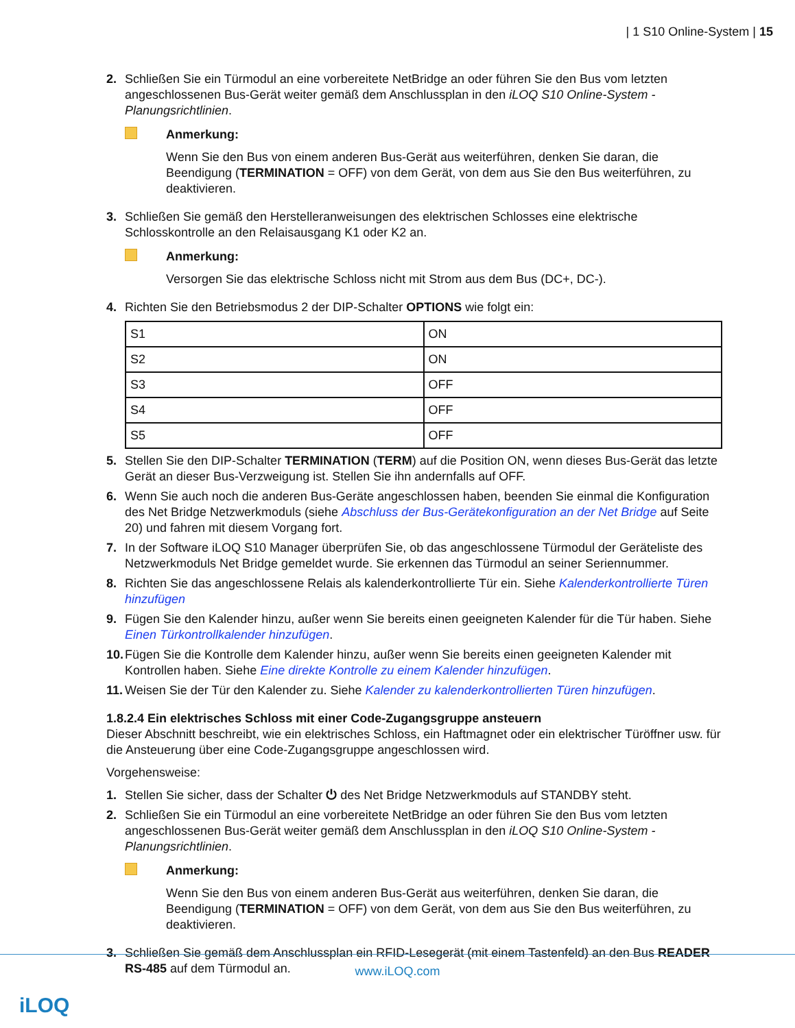| 1 S10 Online-System | 15
2. Schließen Sie ein Türmodul an eine vorbereitete NetBridge an oder führen Sie den Bus vom letzten angeschlossenen Bus-Gerät weiter gemäß dem Anschlussplan in den iLOQ S10 Online-System - Planungsrichtlinien.
Anmerkung:
Wenn Sie den Bus von einem anderen Bus-Gerät aus weiterführen, denken Sie daran, die Beendigung (TERMINATION = OFF) von dem Gerät, von dem aus Sie den Bus weiterführen, zu deaktivieren.
3. Schließen Sie gemäß den Herstelleranweisungen des elektrischen Schlosses eine elektrische Schlosskontrolle an den Relaisausgang K1 oder K2 an.
Anmerkung:
Versorgen Sie das elektrische Schloss nicht mit Strom aus dem Bus (DC+, DC-).
4. Richten Sie den Betriebsmodus 2 der DIP-Schalter OPTIONS wie folgt ein:
| S1 | ON |
| S2 | ON |
| S3 | OFF |
| S4 | OFF |
| S5 | OFF |
5. Stellen Sie den DIP-Schalter TERMINATION (TERM) auf die Position ON, wenn dieses Bus-Gerät das letzte Gerät an dieser Bus-Verzweigung ist. Stellen Sie ihn andernfalls auf OFF.
6. Wenn Sie auch noch die anderen Bus-Geräte angeschlossen haben, beenden Sie einmal die Konfiguration des Net Bridge Netzwerkmoduls (siehe Abschluss der Bus-Gerätekonfiguration an der Net Bridge auf Seite 20) und fahren mit diesem Vorgang fort.
7. In der Software iLOQ S10 Manager überprüfen Sie, ob das angeschlossene Türmodul der Geräteliste des Netzwerkmoduls Net Bridge gemeldet wurde. Sie erkennen das Türmodul an seiner Seriennummer.
8. Richten Sie das angeschlossene Relais als kalenderkontrollierte Tür ein. Siehe Kalenderkontrollierte Türen hinzufügen
9. Fügen Sie den Kalender hinzu, außer wenn Sie bereits einen geeigneten Kalender für die Tür haben. Siehe Einen Türkontrollkalender hinzufügen.
10. Fügen Sie die Kontrolle dem Kalender hinzu, außer wenn Sie bereits einen geeigneten Kalender mit Kontrollen haben. Siehe Eine direkte Kontrolle zu einem Kalender hinzufügen.
11. Weisen Sie der Tür den Kalender zu. Siehe Kalender zu kalenderkontrollierten Türen hinzufügen.
1.8.2.4 Ein elektrisches Schloss mit einer Code-Zugangsgruppe ansteuern
Dieser Abschnitt beschreibt, wie ein elektrisches Schloss, ein Haftmagnet oder ein elektrischer Türöffner usw. für die Ansteuerung über eine Code-Zugangsgruppe angeschlossen wird.
Vorgehensweise:
1. Stellen Sie sicher, dass der Schalter ⏻ des Net Bridge Netzwerkmoduls auf STANDBY steht.
2. Schließen Sie ein Türmodul an eine vorbereitete NetBridge an oder führen Sie den Bus vom letzten angeschlossenen Bus-Gerät weiter gemäß dem Anschlussplan in den iLOQ S10 Online-System - Planungsrichtlinien.
Anmerkung:
Wenn Sie den Bus von einem anderen Bus-Gerät aus weiterführen, denken Sie daran, die Beendigung (TERMINATION = OFF) von dem Gerät, von dem aus Sie den Bus weiterführen, zu deaktivieren.
3. Schließen Sie gemäß dem Anschlussplan ein RFID-Lesegerät (mit einem Tastenfeld) an den Bus READER RS-485 auf dem Türmodul an.
www.iLOQ.com
iLOQ